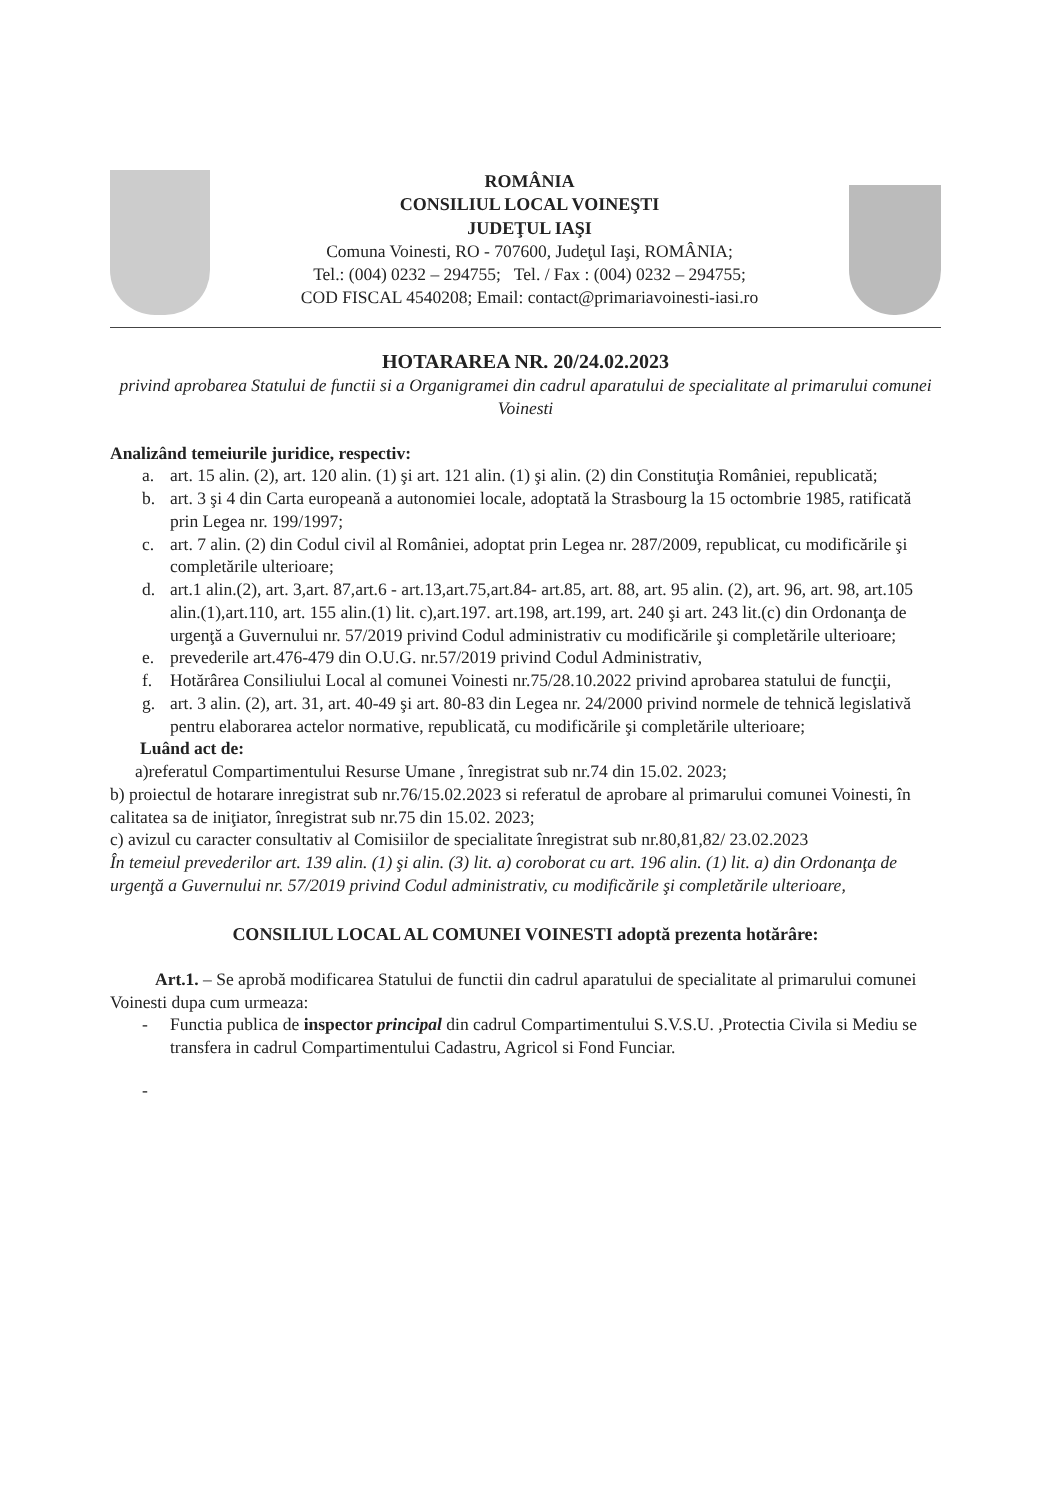ROMÂNIA
CONSILIUL LOCAL VOINEŞTI
JUDEŢUL IAŞI
Comuna Voinesti, RO - 707600, Judeţul Iaşi, ROMÂNIA;
Tel.: (004) 0232 – 294755; Tel. / Fax : (004) 0232 – 294755;
COD FISCAL 4540208; Email: contact@primariavoinesti-iasi.ro
HOTARAREA NR. 20/24.02.2023
privind aprobarea Statului de functii si a Organigramei din cadrul aparatului de specialitate al primarului comunei Voinesti
Analizând temeiurile juridice, respectiv:
a. art. 15 alin. (2), art. 120 alin. (1) şi art. 121 alin. (1) şi alin. (2) din Constituţia României, republicată;
b. art. 3 şi 4 din Carta europeană a autonomiei locale, adoptată la Strasbourg la 15 octombrie 1985, ratificată prin Legea nr. 199/1997;
c. art. 7 alin. (2) din Codul civil al României, adoptat prin Legea nr. 287/2009, republicat, cu modificările şi completările ulterioare;
d. art.1 alin.(2), art. 3,art. 87,art.6 - art.13,art.75,art.84- art.85, art. 88, art. 95 alin. (2), art. 96, art. 98, art.105 alin.(1),art.110, art. 155 alin.(1) lit. c),art.197. art.198, art.199, art. 240 şi art. 243 lit.(c) din Ordonanţa de urgenţă a Guvernului nr. 57/2019 privind Codul administrativ cu modificările şi completările ulterioare;
e. prevederile art.476-479 din O.U.G. nr.57/2019 privind Codul Administrativ,
f. Hotărârea Consiliului Local al comunei Voinesti nr.75/28.10.2022 privind aprobarea statului de funcţii,
g. art. 3 alin. (2), art. 31, art. 40-49 şi art. 80-83 din Legea nr. 24/2000 privind normele de tehnică legislativă pentru elaborarea actelor normative, republicată, cu modificările şi completările ulterioare;
Luând act de:
a)referatul Compartimentului Resurse Umane , înregistrat sub nr.74 din 15.02. 2023;
b) proiectul de hotarare inregistrat sub nr.76/15.02.2023 si referatul de aprobare al primarului comunei Voinesti, în calitatea sa de iniţiator, înregistrat sub nr.75 din 15.02. 2023;
c) avizul cu caracter consultativ al Comisiilor de specialitate înregistrat sub nr.80,81,82/ 23.02.2023
În temeiul prevederilor art. 139 alin. (1) şi alin. (3) lit. a) coroborat cu art. 196 alin. (1) lit. a) din Ordonanţa de urgenţă a Guvernului nr. 57/2019 privind Codul administrativ, cu modificările şi completările ulterioare,
CONSILIUL LOCAL AL COMUNEI VOINESTI adoptă prezenta hotărâre:
Art.1. – Se aprobă modificarea Statului de functii din cadrul aparatului de specialitate al primarului comunei Voinesti dupa cum urmeaza:
- Functia publica de inspector principal din cadrul Compartimentului S.V.S.U. ,Protectia Civila si Mediu se transfera in cadrul Compartimentului Cadastru, Agricol si Fond Funciar.
-